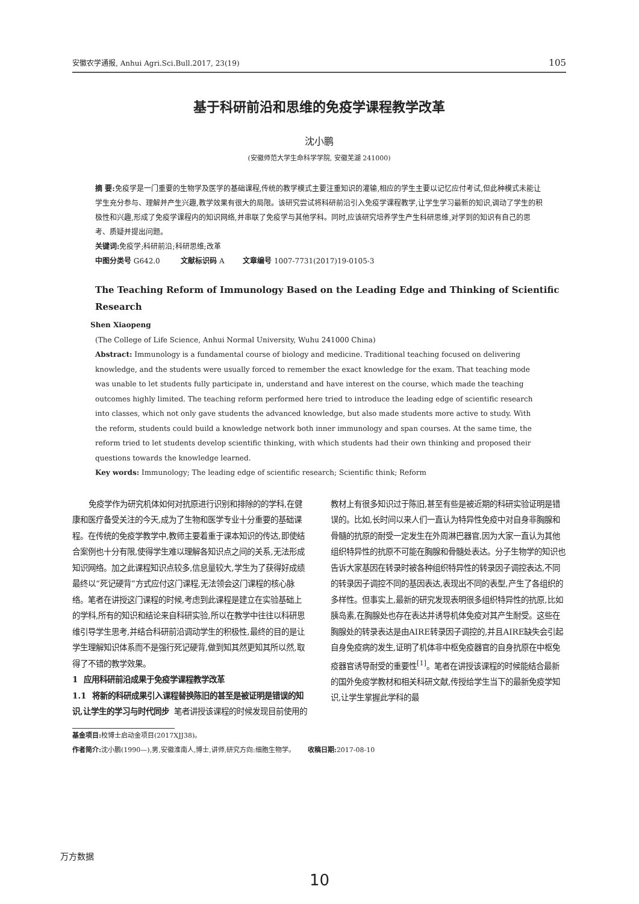安徽农学通报, Anhui Agri.Sci.Bull.2017, 23(19) 105
基于科研前沿和思维的免疫学课程教学改革
沈小鹏
(安徽师范大学生命科学学院, 安徽芜湖 241000)
摘 要: 免疫学是一门重要的生物学及医学的基础课程,传统的教学模式主要注重知识的灌输,相应的学生主要以记忆应付考试,但此种模式未能让学生充分参与、理解并产生兴趣,教学效果有很大的局限。该研究尝试将科研前沿引入免疫学课程教学,让学生学习最新的知识,调动了学生的积极性和兴趣,形成了免疫学课程内的知识网络,并串联了免疫学与其他学科。同时,应该研究培养学生产生科研思维,对学到的知识有自己的思考、质疑并提出问题。
关键词: 免疫学;科研前沿;科研思维;改革
中图分类号 G642.0 文献标识码 A 文章编号 1007-7731(2017)19-0105-3
The Teaching Reform of Immunology Based on the Leading Edge and Thinking of Scientific Research
Shen Xiaopeng
(The College of Life Science, Anhui Normal University, Wuhu 241000 China)
Abstract: Immunology is a fundamental course of biology and medicine. Traditional teaching focused on delivering knowledge, and the students were usually forced to remember the exact knowledge for the exam. That teaching mode was unable to let students fully participate in, understand and have interest on the course, which made the teaching outcomes highly limited. The teaching reform performed here tried to introduce the leading edge of scientific research into classes, which not only gave students the advanced knowledge, but also made students more active to study. With the reform, students could build a knowledge network both inner immunology and span courses. At the same time, the reform tried to let students develop scientific thinking, with which students had their own thinking and proposed their questions towards the knowledge learned.
Key words: Immunology; The leading edge of scientific research; Scientific think; Reform
免疫学作为研究机体如何对抗原进行识别和排除的的学科,在健康和医疗备受关注的今天,成为了生物和医学专业十分重要的基础课程。在传统的免疫学教学中,教师主要着重于课本知识的传达,即使结合案例也十分有限,使得学生难以理解各知识点之间的关系,无法形成知识网络。加之此课程知识点较多,信息量较大,学生为了获得好成绩最终以“死记硬背”方式应付这门课程,无法领会这门课程的核心脉络。笔者在讲授这门课程的时候,考虑到此课程是建立在实验基础上的学科,所有的知识和结论来自科研实验,所以在教学中往往以科研思维引导学生思考,并结合科研前沿调动学生的积极性,最终的目的是让学生理解知识体系而不是强行死记硬背,做到知其然更知其所以然,取得了不错的教学效果。
1 应用科研前沿成果于免疫学课程教学改革
1.1 将新的科研成果引入课程替换陈旧的甚至是被证明是错误的知识,让学生的学习与时代同步 笔者讲授该课程的时候发现目前使用的教材上有很多知识过于陈旧,甚至有些是被近期的科研实验证明是错误的。比如,长时间以来人们一直认为特异性免疫中对自身非胸腺和骨髓的抗原的耐受一定发生在外周淋巴器官,因为大家一直认为其他组织特异性的抗原不可能在胸腺和骨髓处表达。分子生物学的知识也告诉大家基因在转录时被各种组织特异性的转录因子调控表达,不同的转录因子调控不同的基因表达,表现出不同的表型,产生了各组织的多样性。但事实上,最新的研究发现表明很多组织特异性的抗原,比如胰岛素,在胸腺处也存在表达并诱导机体免疫对其产生耐受。这些在胸腺处的转录表达是由AIRE转录因子调控的,并且AIRE缺失会引起自身免疫病的发生,证明了机体非中枢免疫器官的自身抗原在中枢免疫器官诱导耐受的重要性<sup>[1]</sup>。笔者在讲授该课程的时候能结合最新的国外免疫学教材和相关科研文献,传授给学生当下的最新免疫学知识,让学生掌握此学科的最
基金项目: 校博士启动金项目(2017XJJ38)。
作者简介: 沈小鹏(1990—),男,安徽淮南人,博士,讲师,研究方向:细胞生物学。 收稿日期: 2017-08-10
万方数据
10